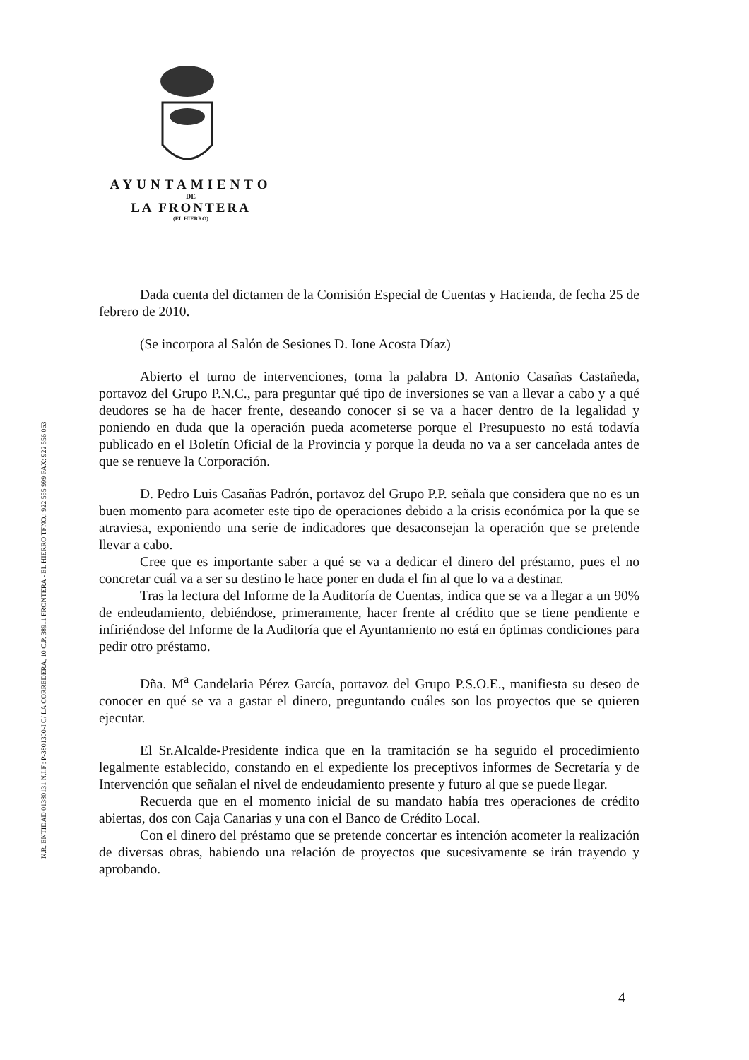AYUNTAMIENTO
DE
LA FRONTERA
(EL HIERRO)
N.R. ENTIDAD 01380131 N.I.F.: P-3801300-I C/ LA CORREDERA, 10 C.P. 38911 FRONTERA - EL HIERRO TFNO.: 922 555 999 FAX: 922 556 063
Dada cuenta del dictamen de la Comisión Especial de Cuentas y Hacienda, de fecha 25 de febrero de 2010.
(Se incorpora al Salón de Sesiones D. Ione Acosta Díaz)
Abierto el turno de intervenciones, toma la palabra D. Antonio Casañas Castañeda, portavoz del Grupo P.N.C., para preguntar qué tipo de inversiones se van a llevar a cabo y a qué deudores se ha de hacer frente, deseando conocer si se va a hacer dentro de la legalidad y poniendo en duda que la operación pueda acometerse porque el Presupuesto no está todavía publicado en el Boletín Oficial de la Provincia y porque la deuda no va a ser cancelada antes de que se renueve la Corporación.
D. Pedro Luis Casañas Padrón, portavoz del Grupo P.P. señala que considera que no es un buen momento para acometer este tipo de operaciones debido a la crisis económica por la que se atraviesa, exponiendo una serie de indicadores que desaconsejan la operación que se pretende llevar a cabo.
Cree que es importante saber a qué se va a dedicar el dinero del préstamo, pues el no concretar cuál va a ser su destino le hace poner en duda el fin al que lo va a destinar.
Tras la lectura del Informe de la Auditoría de Cuentas, indica que se va a llegar a un 90% de endeudamiento, debiéndose, primeramente, hacer frente al crédito que se tiene pendiente e infiriéndose del Informe de la Auditoría que el Ayuntamiento no está en óptimas condiciones para pedir otro préstamo.
Dña. M<sup>a</sup> Candelaria Pérez García, portavoz del Grupo P.S.O.E., manifiesta su deseo de conocer en qué se va a gastar el dinero, preguntando cuáles son los proyectos que se quieren ejecutar.
El Sr.Alcalde-Presidente indica que en la tramitación se ha seguido el procedimiento legalmente establecido, constando en el expediente los preceptivos informes de Secretaría y de Intervención que señalan el nivel de endeudamiento presente y futuro al que se puede llegar.
Recuerda que en el momento inicial de su mandato había tres operaciones de crédito abiertas, dos con Caja Canarias y una con el Banco de Crédito Local.
Con el dinero del préstamo que se pretende concertar es intención acometer la realización de diversas obras, habiendo una relación de proyectos que sucesivamente se irán trayendo y aprobando.
4